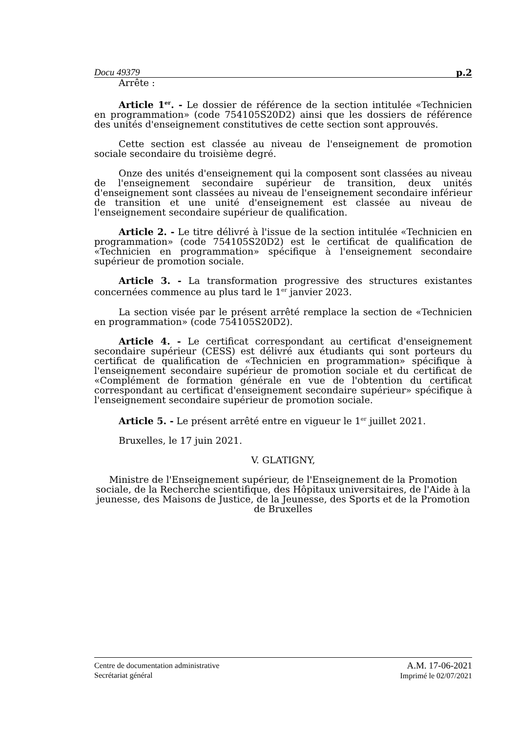Docu 49379 p.2
Arrête :
Article 1<sup>er</sup>. - Le dossier de référence de la section intitulée «Technicien en programmation» (code 754105S20D2) ainsi que les dossiers de référence des unités d'enseignement constitutives de cette section sont approuvés.
Cette section est classée au niveau de l'enseignement de promotion sociale secondaire du troisième degré.
Onze des unités d'enseignement qui la composent sont classées au niveau de l'enseignement secondaire supérieur de transition, deux unités d'enseignement sont classées au niveau de l'enseignement secondaire inférieur de transition et une unité d'enseignement est classée au niveau de l'enseignement secondaire supérieur de qualification.
Article 2. - Le titre délivré à l'issue de la section intitulée «Technicien en programmation» (code 754105S20D2) est le certificat de qualification de «Technicien en programmation» spécifique à l'enseignement secondaire supérieur de promotion sociale.
Article 3. - La transformation progressive des structures existantes concernées commence au plus tard le 1<sup>er</sup> janvier 2023.
La section visée par le présent arrêté remplace la section de «Technicien en programmation» (code 754105S20D2).
Article 4. - Le certificat correspondant au certificat d'enseignement secondaire supérieur (CESS) est délivré aux étudiants qui sont porteurs du certificat de qualification de «Technicien en programmation» spécifique à l'enseignement secondaire supérieur de promotion sociale et du certificat de «Complément de formation générale en vue de l'obtention du certificat correspondant au certificat d'enseignement secondaire supérieur» spécifique à l'enseignement secondaire supérieur de promotion sociale.
Article 5. - Le présent arrêté entre en vigueur le 1<sup>er</sup> juillet 2021.
Bruxelles, le 17 juin 2021.
V. GLATIGNY,
Ministre de l'Enseignement supérieur, de l'Enseignement de la Promotion sociale, de la Recherche scientifique, des Hôpitaux universitaires, de l'Aide à la jeunesse, des Maisons de Justice, de la Jeunesse, des Sports et de la Promotion de Bruxelles
Centre de documentation administrative
Secrétariat général
A.M. 17-06-2021
Imprimé le 02/07/2021